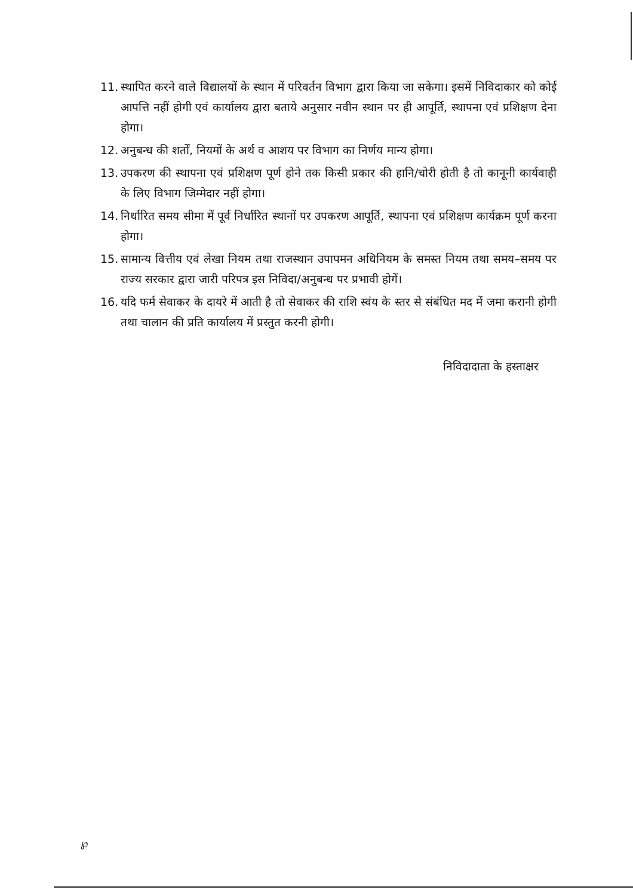11. स्थापित करने वाले विद्यालयों के स्थान में परिवर्तन विभाग द्वारा किया जा सकेगा। इसमें निविदाकार को कोई आपत्ति नहीं होगी एवं कार्यालय द्वारा बताये अनुसार नवीन स्थान पर ही आपूर्ति, स्थापना एवं प्रशिक्षण देना होगा।
12. अनुबन्ध की शर्तों, नियमों के अर्थ व आशय पर विभाग का निर्णय मान्य होगा।
13. उपकरण की स्थापना एवं प्रशिक्षण पूर्ण होने तक किसी प्रकार की हानि/चोरी होती है तो कानूनी कार्यवाही के लिए विभाग जिम्मेदार नहीं होगा।
14. निर्धारित समय सीमा में पूर्व निर्धारित स्थानों पर उपकरण आपूर्ति, स्थापना एवं प्रशिक्षण कार्यक्रम पूर्ण करना होगा।
15. सामान्य वित्तीय एवं लेखा नियम तथा राजस्थान उपापमन अधिनियम के समस्त नियम तथा समय–समय पर राज्य सरकार द्वारा जारी परिपत्र इस निविदा/अनुबन्ध पर प्रभावी होगें।
16. यदि फर्म सेवाकर के दायरे में आती है तो सेवाकर की राशि स्वंय के स्तर से संबंधित मद में जमा करानी होगी तथा चालान की प्रति कार्यालय में प्रस्तुत करनी होगी।
निविदादाता के हस्ताक्षर
℘